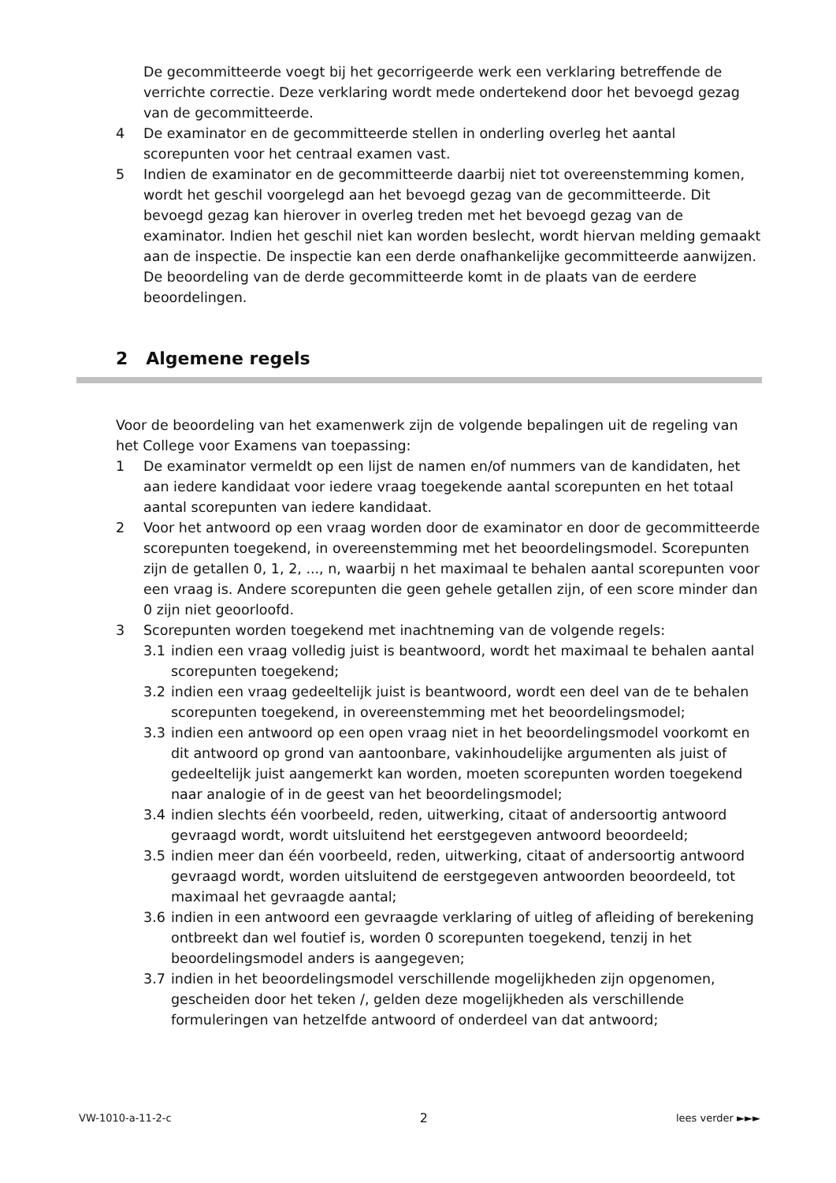De gecommitteerde voegt bij het gecorrigeerde werk een verklaring betreffende de verrichte correctie. Deze verklaring wordt mede ondertekend door het bevoegd gezag van de gecommitteerde.
4 De examinator en de gecommitteerde stellen in onderling overleg het aantal scorepunten voor het centraal examen vast.
5 Indien de examinator en de gecommitteerde daarbij niet tot overeenstemming komen, wordt het geschil voorgelegd aan het bevoegd gezag van de gecommitteerde. Dit bevoegd gezag kan hierover in overleg treden met het bevoegd gezag van de examinator. Indien het geschil niet kan worden beslecht, wordt hiervan melding gemaakt aan de inspectie. De inspectie kan een derde onafhankelijke gecommitteerde aanwijzen. De beoordeling van de derde gecommitteerde komt in de plaats van de eerdere beoordelingen.
2 Algemene regels
Voor de beoordeling van het examenwerk zijn de volgende bepalingen uit de regeling van het College voor Examens van toepassing:
1 De examinator vermeldt op een lijst de namen en/of nummers van de kandidaten, het aan iedere kandidaat voor iedere vraag toegekende aantal scorepunten en het totaal aantal scorepunten van iedere kandidaat.
2 Voor het antwoord op een vraag worden door de examinator en door de gecommitteerde scorepunten toegekend, in overeenstemming met het beoordelingsmodel. Scorepunten zijn de getallen 0, 1, 2, ..., n, waarbij n het maximaal te behalen aantal scorepunten voor een vraag is. Andere scorepunten die geen gehele getallen zijn, of een score minder dan 0 zijn niet geoorloofd.
3 Scorepunten worden toegekend met inachtneming van de volgende regels:
3.1 indien een vraag volledig juist is beantwoord, wordt het maximaal te behalen aantal scorepunten toegekend;
3.2 indien een vraag gedeeltelijk juist is beantwoord, wordt een deel van de te behalen scorepunten toegekend, in overeenstemming met het beoordelingsmodel;
3.3 indien een antwoord op een open vraag niet in het beoordelingsmodel voorkomt en dit antwoord op grond van aantoonbare, vakinhoudelijke argumenten als juist of gedeeltelijk juist aangemerkt kan worden, moeten scorepunten worden toegekend naar analogie of in de geest van het beoordelingsmodel;
3.4 indien slechts één voorbeeld, reden, uitwerking, citaat of andersoortig antwoord gevraagd wordt, wordt uitsluitend het eerstgegeven antwoord beoordeeld;
3.5 indien meer dan één voorbeeld, reden, uitwerking, citaat of andersoortig antwoord gevraagd wordt, worden uitsluitend de eerstgegeven antwoorden beoordeeld, tot maximaal het gevraagde aantal;
3.6 indien in een antwoord een gevraagde verklaring of uitleg of afleiding of berekening ontbreekt dan wel foutief is, worden 0 scorepunten toegekend, tenzij in het beoordelingsmodel anders is aangegeven;
3.7 indien in het beoordelingsmodel verschillende mogelijkheden zijn opgenomen, gescheiden door het teken /, gelden deze mogelijkheden als verschillende formuleringen van hetzelfde antwoord of onderdeel van dat antwoord;
VW-1010-a-11-2-c 2 lees verder ►►►